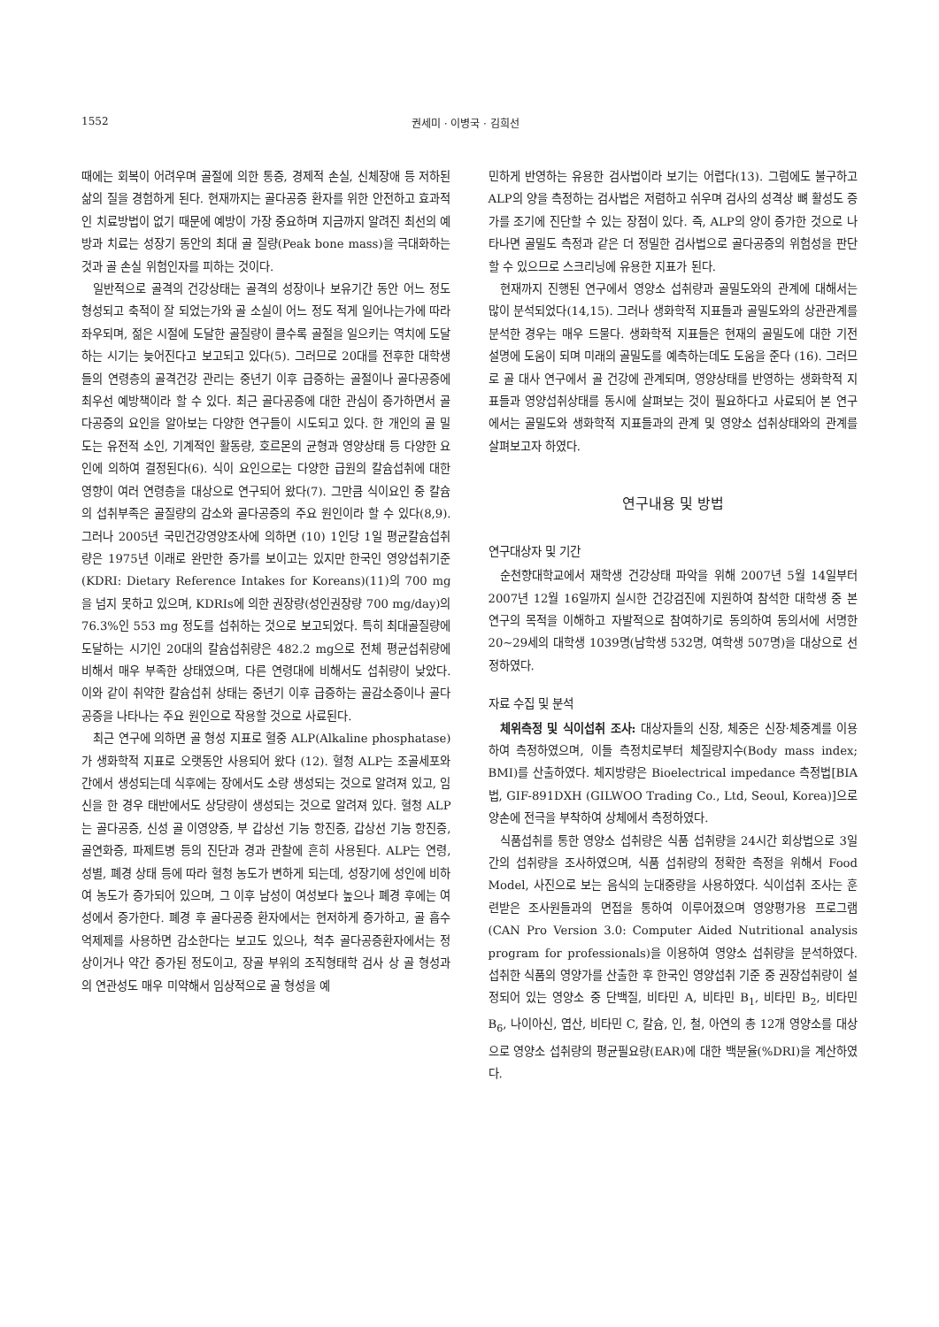1552 권세미 · 이병국 · 김희선
때에는 회복이 어려우며 골절에 의한 통증, 경제적 손실, 신체장애 등 저하된 삶의 질을 경험하게 된다. 현재까지는 골다공증 환자를 위한 안전하고 효과적인 치료방법이 없기 때문에 예방이 가장 중요하며 지금까지 알려진 최선의 예방과 치료는 성장기 동안의 최대 골 질량(Peak bone mass)을 극대화하는 것과 골 손실 위험인자를 피하는 것이다.
일반적으로 골격의 건강상태는 골격의 성장이나 보유기간 동안 어느 정도 형성되고 축적이 잘 되었는가와 골 소실이 어느 정도 적게 일어나는가에 따라 좌우되며, 젊은 시절에 도달한 골질량이 클수록 골절을 일으키는 역치에 도달하는 시기는 늦어진다고 보고되고 있다(5). 그러므로 20대를 전후한 대학생들의 연령층의 골격건강 관리는 중년기 이후 급증하는 골절이나 골다공증에 최우선 예방책이라 할 수 있다. 최근 골다공증에 대한 관심이 증가하면서 골다공증의 요인을 알아보는 다양한 연구들이 시도되고 있다. 한 개인의 골 밀도는 유전적 소인, 기계적인 활동량, 호르몬의 균형과 영양상태 등 다양한 요인에 의하여 결정된다(6). 식이 요인으로는 다양한 급원의 칼슘섭취에 대한 영향이 여러 연령층을 대상으로 연구되어 왔다(7). 그만큼 식이요인 중 칼슘의 섭취부족은 골질량의 감소와 골다공증의 주요 원인이라 할 수 있다(8,9). 그러나 2005년 국민건강영양조사에 의하면 (10) 1인당 1일 평균칼슘섭취량은 1975년 이래로 완만한 증가를 보이고는 있지만 한국인 영양섭취기준(KDRI: Dietary Reference Intakes for Koreans)(11)의 700 mg을 넘지 못하고 있으며, KDRIs에 의한 권장량(성인권장량 700 mg/day)의 76.3%인 553 mg 정도를 섭취하는 것으로 보고되었다. 특히 최대골질량에 도달하는 시기인 20대의 칼슘섭취량은 482.2 mg으로 전체 평균섭취량에 비해서 매우 부족한 상태였으며, 다른 연령대에 비해서도 섭취량이 낮았다. 이와 같이 취약한 칼슘섭취 상태는 중년기 이후 급증하는 골감소증이나 골다공증을 나타나는 주요 원인으로 작용할 것으로 사료된다.
최근 연구에 의하면 골 형성 지표로 혈중 ALP(Alkaline phosphatase)가 생화학적 지표로 오랫동안 사용되어 왔다 (12). 혈청 ALP는 조골세포와 간에서 생성되는데 식후에는 장에서도 소량 생성되는 것으로 알려져 있고, 임신을 한 경우 태반에서도 상당량이 생성되는 것으로 알려져 있다. 혈청 ALP는 골다공증, 신성 골 이영양증, 부 갑상선 기능 항진증, 갑상선 기능 항진증, 골연화증, 파제트병 등의 진단과 경과 관찰에 흔히 사용된다. ALP는 연령, 성별, 폐경 상태 등에 따라 혈청 농도가 변하게 되는데, 성장기에 성인에 비하여 농도가 증가되어 있으며, 그 이후 남성이 여성보다 높으나 폐경 후에는 여성에서 증가한다. 폐경 후 골다공증 환자에서는 현저하게 증가하고, 골 흡수 억제제를 사용하면 감소한다는 보고도 있으나, 척추 골다공증환자에서는 정상이거나 약간 증가된 정도이고, 장골 부위의 조직형태학 검사 상 골 형성과의 연관성도 매우 미약해서 임상적으로 골 형성을 예
민하게 반영하는 유용한 검사법이라 보기는 어렵다(13). 그럼에도 불구하고 ALP의 양을 측정하는 검사법은 저렴하고 쉬우며 검사의 성격상 뼈 활성도 증가를 조기에 진단할 수 있는 장점이 있다. 즉, ALP의 양이 증가한 것으로 나타나면 골밀도 측정과 같은 더 정밀한 검사법으로 골다공증의 위험성을 판단할 수 있으므로 스크리닝에 유용한 지표가 된다.
현재까지 진행된 연구에서 영양소 섭취량과 골밀도와의 관계에 대해서는 많이 분석되었다(14,15). 그러나 생화학적 지표들과 골밀도와의 상관관계를 분석한 경우는 매우 드물다. 생화학적 지표들은 현재의 골밀도에 대한 기전 설명에 도움이 되며 미래의 골밀도를 예측하는데도 도움을 준다 (16). 그러므로 골 대사 연구에서 골 건강에 관계되며, 영양상태를 반영하는 생화학적 지표들과 영양섭취상태를 동시에 살펴보는 것이 필요하다고 사료되어 본 연구에서는 골밀도와 생화학적 지표들과의 관계 및 영양소 섭취상태와의 관계를 살펴보고자 하였다.
연구내용 및 방법
연구대상자 및 기간
순천향대학교에서 재학생 건강상태 파악을 위해 2007년 5월 14일부터 2007년 12월 16일까지 실시한 건강검진에 지원하여 참석한 대학생 중 본 연구의 목적을 이해하고 자발적으로 참여하기로 동의하여 동의서에 서명한 20~29세의 대학생 1039명(남학생 532명, 여학생 507명)을 대상으로 선정하였다.
자료 수집 및 분석
체위측정 및 식이섭취 조사: 대상자들의 신장, 체중은 신장·체중계를 이용하여 측정하였으며, 이들 측정치로부터 체질량지수(Body mass index; BMI)를 산출하였다. 체지방량은 Bioelectrical impedance 측정법[BIA법, GIF-891DXH (GILWOO Trading Co., Ltd, Seoul, Korea)]으로 양손에 전극을 부착하여 상체에서 측정하였다.
식품섭취를 통한 영양소 섭취량은 식품 섭취량을 24시간 회상법으로 3일간의 섭취량을 조사하였으며, 식품 섭취량의 정확한 측정을 위해서 Food Model, 사진으로 보는 음식의 눈대중량을 사용하였다. 식이섭취 조사는 훈련받은 조사원들과의 면접을 통하여 이루어졌으며 영양평가용 프로그램 (CAN Pro Version 3.0: Computer Aided Nutritional analysis program for professionals)을 이용하여 영양소 섭취량을 분석하였다. 섭취한 식품의 영양가를 산출한 후 한국인 영양섭취 기준 중 권장섭취량이 설정되어 있는 영양소 중 단백질, 비타민 A, 비타민 B<sub>1</sub>, 비타민 B<sub>2</sub>, 비타민 B<sub>6</sub>, 나이아신, 엽산, 비타민 C, 칼슘, 인, 철, 아연의 총 12개 영양소를 대상으로 영양소 섭취량의 평균필요량(EAR)에 대한 백분율(%DRI)을 계산하였다.